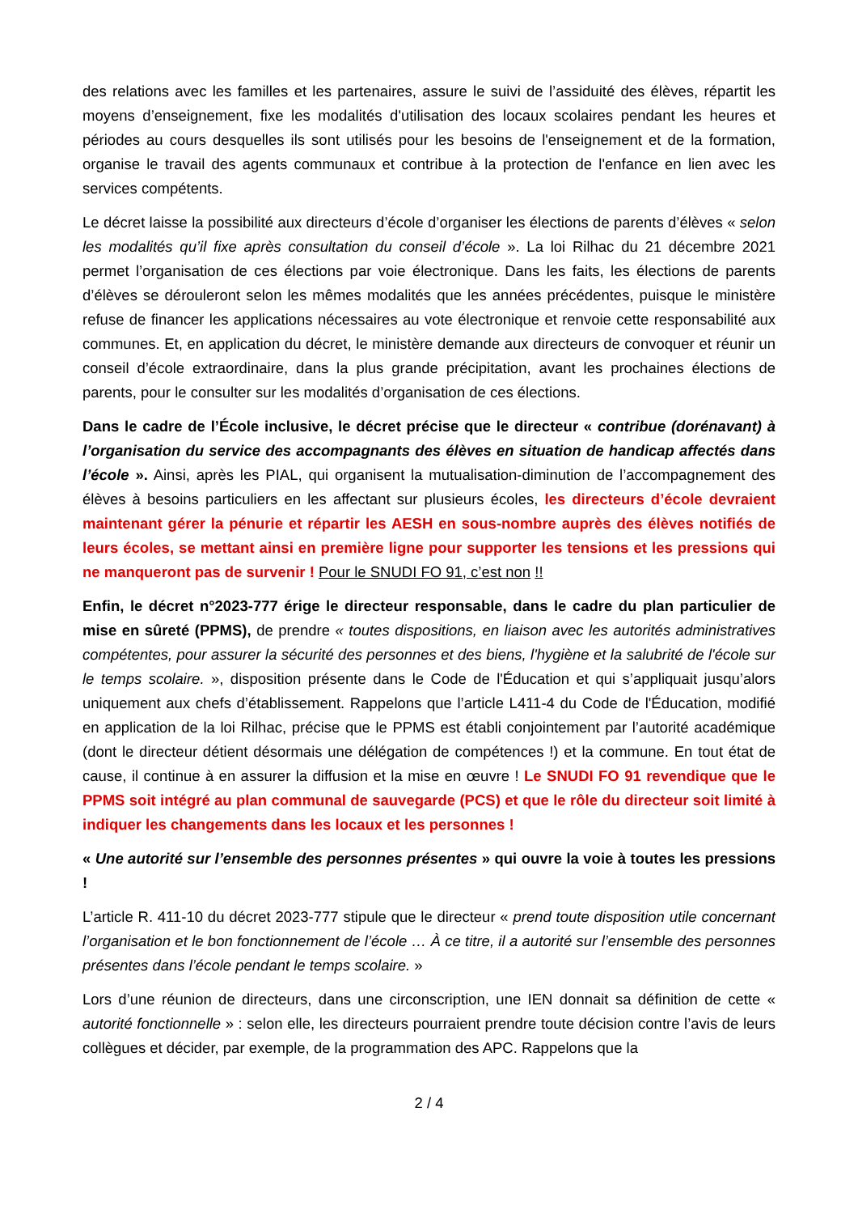des relations avec les familles et les partenaires, assure le suivi de l’assiduité des élèves, répartit les moyens d’enseignement, fixe les modalités d'utilisation des locaux scolaires pendant les heures et périodes au cours desquelles ils sont utilisés pour les besoins de l'enseignement et de la formation, organise le travail des agents communaux et contribue à la protection de l'enfance en lien avec les services compétents.
Le décret laisse la possibilité aux directeurs d’école d’organiser les élections de parents d’élèves « selon les modalités qu’il fixe après consultation du conseil d’école ». La loi Rilhac du 21 décembre 2021 permet l’organisation de ces élections par voie électronique. Dans les faits, les élections de parents d’élèves se dérouleront selon les mêmes modalités que les années précédentes, puisque le ministère refuse de financer les applications nécessaires au vote électronique et renvoie cette responsabilité aux communes. Et, en application du décret, le ministère demande aux directeurs de convoquer et réunir un conseil d’école extraordinaire, dans la plus grande précipitation, avant les prochaines élections de parents, pour le consulter sur les modalités d’organisation de ces élections.
Dans le cadre de l’École inclusive, le décret précise que le directeur « contribue (dorénavant) à l’organisation du service des accompagnants des élèves en situation de handicap affectés dans l’école ». Ainsi, après les PIAL, qui organisent la mutualisation-diminution de l’accompagnement des élèves à besoins particuliers en les affectant sur plusieurs écoles, les directeurs d’école devraient maintenant gérer la pénurie et répartir les AESH en sous-nombre auprès des élèves notifiés de leurs écoles, se mettant ainsi en première ligne pour supporter les tensions et les pressions qui ne manqueront pas de survenir ! Pour le SNUDI FO 91, c’est non !!
Enfin, le décret n°2023-777 érige le directeur responsable, dans le cadre du plan particulier de mise en sûreté (PPMS), de prendre « toutes dispositions, en liaison avec les autorités administratives compétentes, pour assurer la sécurité des personnes et des biens, l'hygiène et la salubrité de l'école sur le temps scolaire. », disposition présente dans le Code de l'Éducation et qui s’appliquait jusqu’alors uniquement aux chefs d’établissement. Rappelons que l’article L411-4 du Code de l'Éducation, modifié en application de la loi Rilhac, précise que le PPMS est établi conjointement par l’autorité académique (dont le directeur détient désormais une délégation de compétences !) et la commune. En tout état de cause, il continue à en assurer la diffusion et la mise en œuvre ! Le SNUDI FO 91 revendique que le PPMS soit intégré au plan communal de sauvegarde (PCS) et que le rôle du directeur soit limité à indiquer les changements dans les locaux et les personnes !
« Une autorité sur l’ensemble des personnes présentes » qui ouvre la voie à toutes les pressions !
L’article R. 411-10 du décret 2023-777 stipule que le directeur « prend toute disposition utile concernant l’organisation et le bon fonctionnement de l’école … À ce titre, il a autorité sur l’ensemble des personnes présentes dans l’école pendant le temps scolaire. »
Lors d’une réunion de directeurs, dans une circonscription, une IEN donnait sa définition de cette « autorité fonctionnelle » : selon elle, les directeurs pourraient prendre toute décision contre l’avis de leurs collègues et décider, par exemple, de la programmation des APC. Rappelons que la
2 / 4